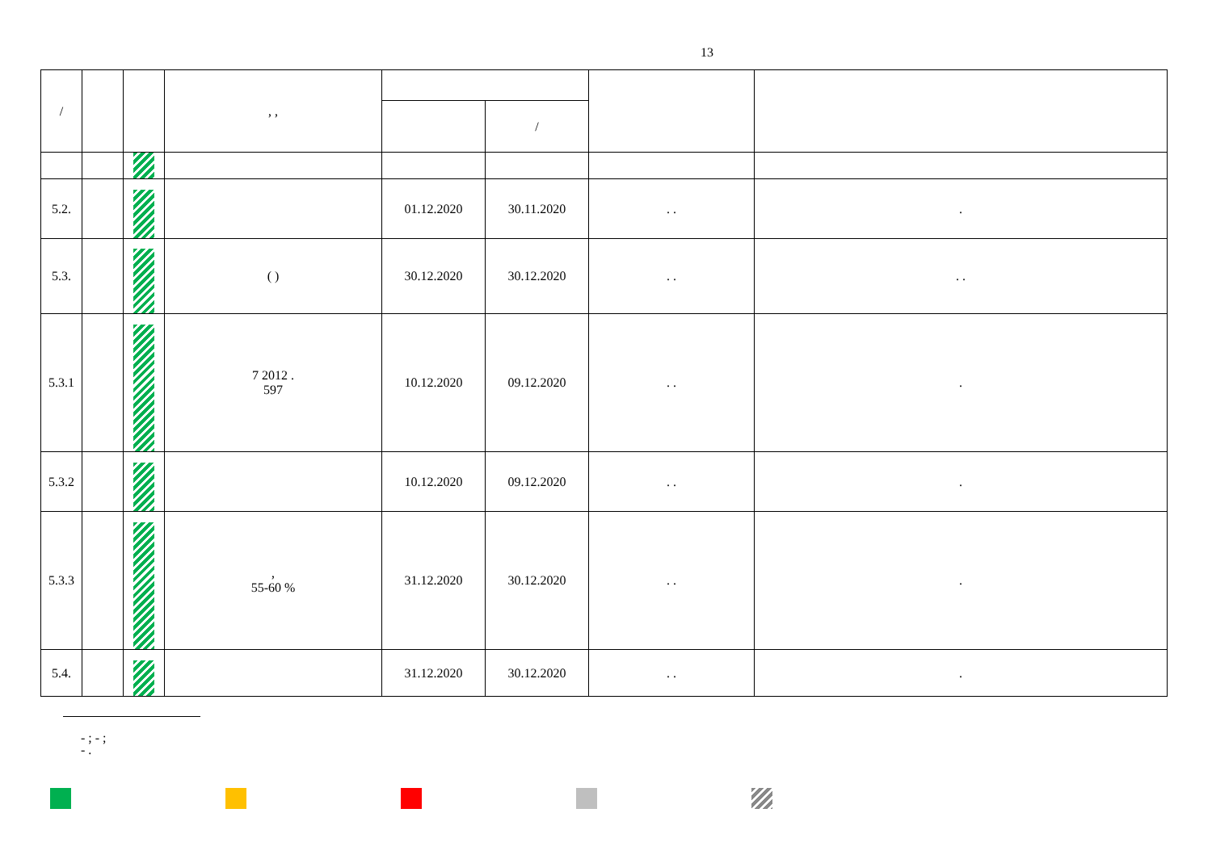13
| / | | | , , | | | | |
| | | | | | / | | |
| 5.2. | | | | 01.12.2020 | 30.11.2020 | . . | . |
| 5.3. | | | ( ) | 30.12.2020 | 30.12.2020 | . . | . . |
| 5.3.1 | | | 7 2012 . 597 | 10.12.2020 | 09.12.2020 | . . | . |
| 5.3.2 | | | | 10.12.2020 | 09.12.2020 | . . | . |
| 5.3.3 | | | , 55-60 % | 31.12.2020 | 30.12.2020 | . . | . |
| 5.4. | | | | 31.12.2020 | 30.12.2020 | . . | . |
- ; - ;
- .